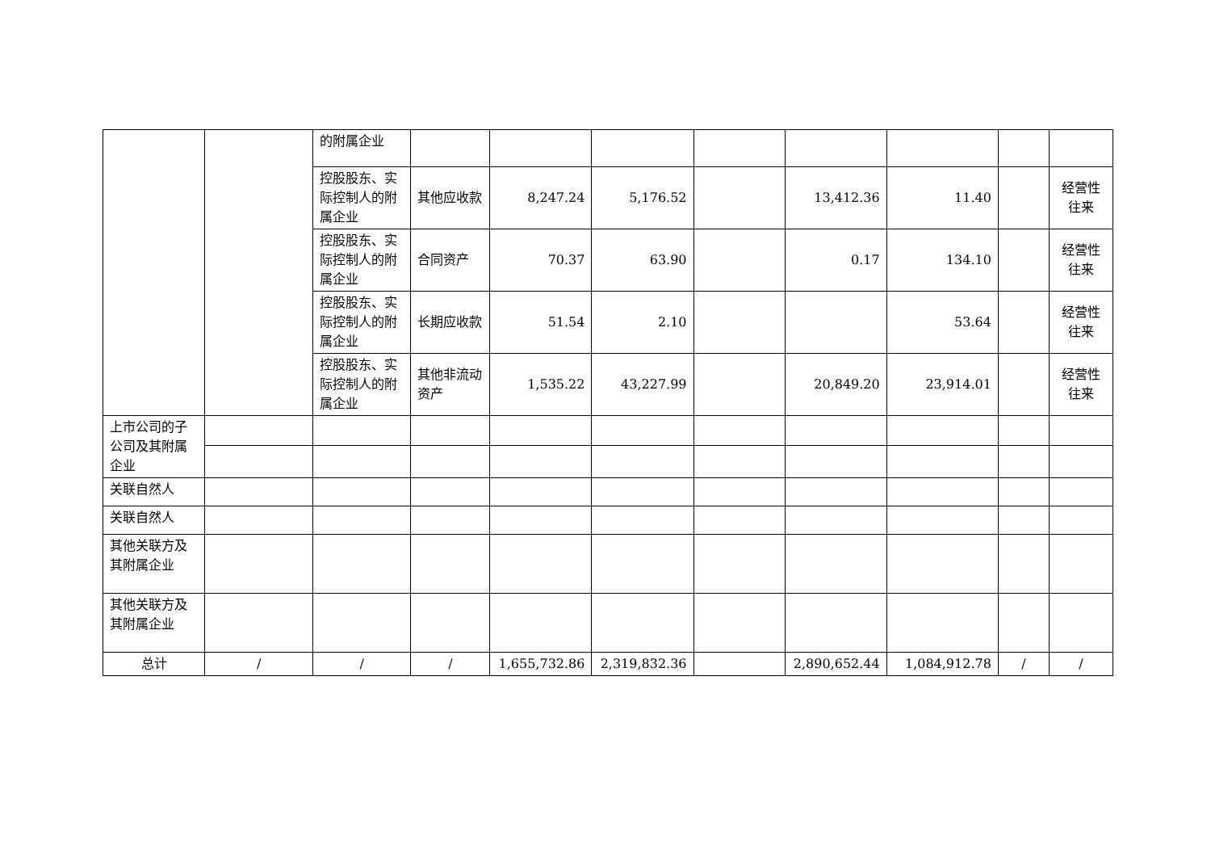| | | 的附属企业 | | | | | | | | |
| | | 控股股东、实际控制人的附属企业 | 其他应收款 | 8,247.24 | 5,176.52 | | 13,412.36 | 11.40 | | 经营性往来 |
| | | 控股股东、实际控制人的附属企业 | 合同资产 | 70.37 | 63.90 | | 0.17 | 134.10 | | 经营性往来 |
| | | 控股股东、实际控制人的附属企业 | 长期应收款 | 51.54 | 2.10 | | | 53.64 | | 经营性往来 |
| | | 控股股东、实际控制人的附属企业 | 其他非流动资产 | 1,535.22 | 43,227.99 | | 20,849.20 | 23,914.01 | | 经营性往来 |
| 上市公司的子公司及其附属企业 | | | | | | | | | | |
| 关联自然人 | | | | | | | | | | |
| 关联自然人 | | | | | | | | | | |
| 其他关联方及其附属企业 | | | | | | | | | | |
| 其他关联方及其附属企业 | | | | | | | | | | |
| 总计 | / | / | / | 1,655,732.86 | 2,319,832.36 | | 2,890,652.44 | 1,084,912.78 | / | / |